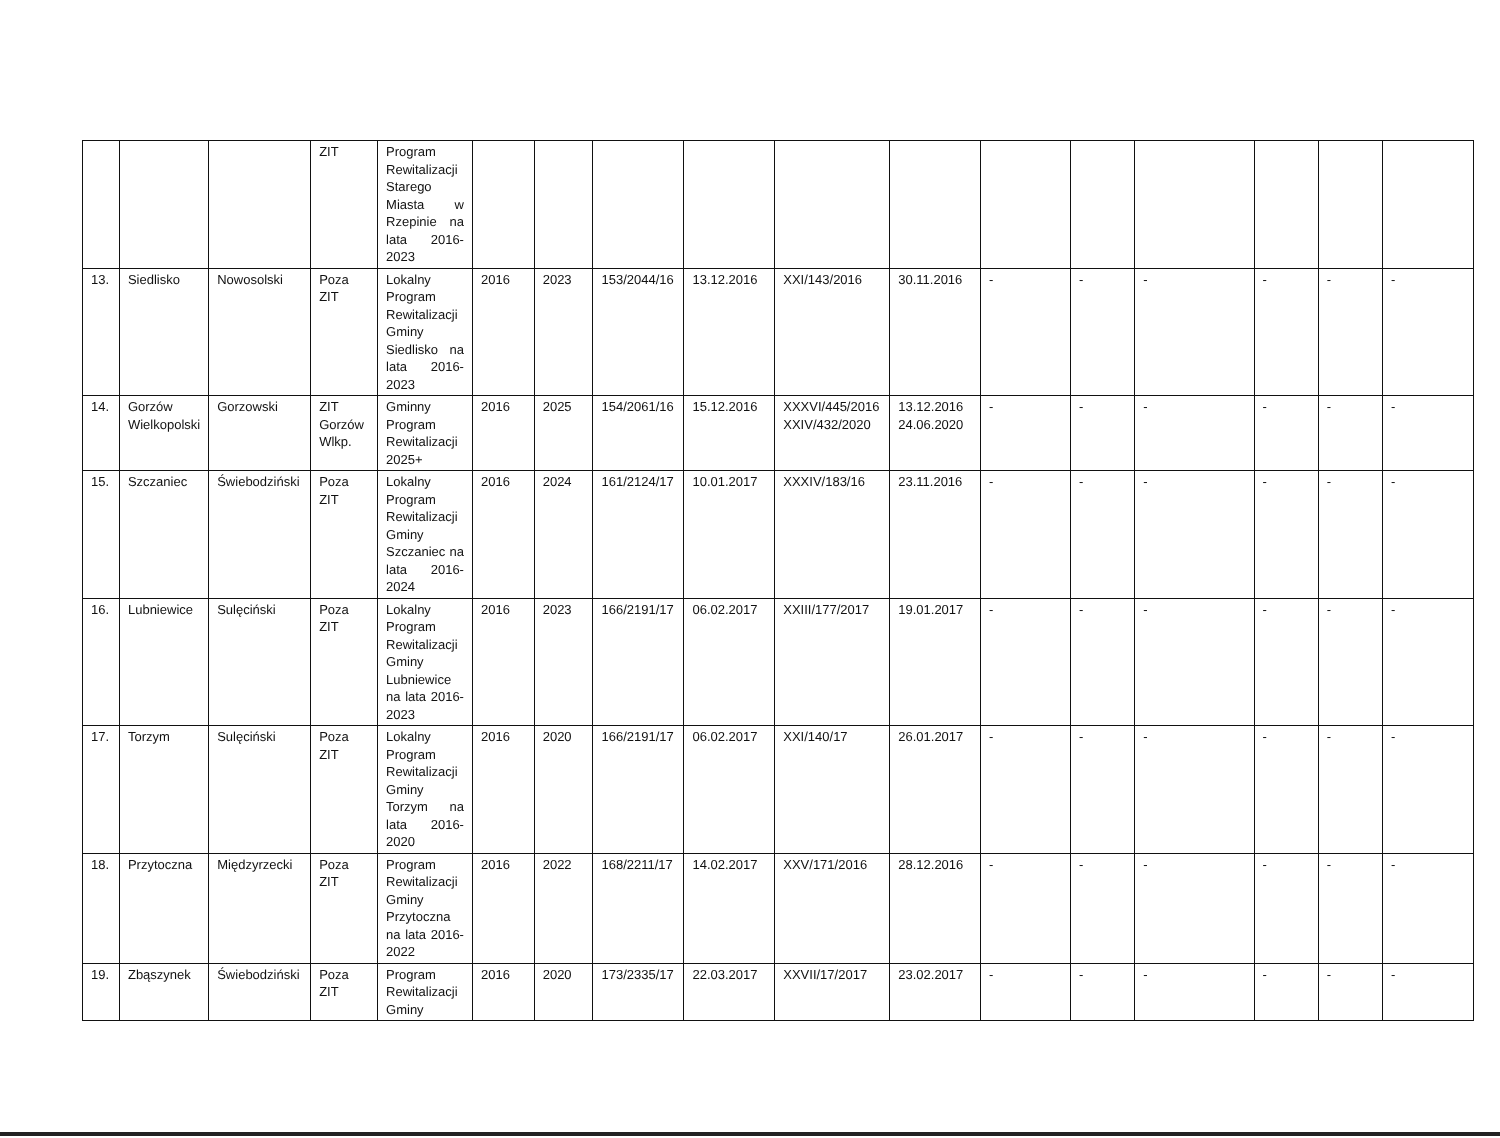| | | | ZIT | Program Rewitalizacji Starego Miasta w Rzepinie na lata 2016-2023 | | | | | | | | | | | | |
| 13. | Siedlisko | Nowosolski | Poza ZIT | Lokalny Program Rewitalizacji Gminy Siedlisko na lata 2016-2023 | 2016 | 2023 | 153/2044/16 | 13.12.2016 | XXI/143/2016 | 30.11.2016 | - | - | - | - | - | - |
| 14. | Gorzów Wielkopolski | Gorzowski | ZIT Gorzów Wlkp. | Gminny Program Rewitalizacji 2025+ | 2016 | 2025 | 154/2061/16 | 15.12.2016 | XXXVI/445/2016 XXIV/432/2020 | 13.12.2016 24.06.2020 | - | - | - | - | - | - |
| 15. | Szczaniec | Świebodziński | Poza ZIT | Lokalny Program Rewitalizacji Gminy Szczaniec na lata 2016-2024 | 2016 | 2024 | 161/2124/17 | 10.01.2017 | XXXIV/183/16 | 23.11.2016 | - | - | - | - | - | - |
| 16. | Lubniewice | Sulęciński | Poza ZIT | Lokalny Program Rewitalizacji Gminy Lubniewice na lata 2016-2023 | 2016 | 2023 | 166/2191/17 | 06.02.2017 | XXIII/177/2017 | 19.01.2017 | - | - | - | - | - | - |
| 17. | Torzym | Sulęciński | Poza ZIT | Lokalny Program Rewitalizacji Gminy Torzym na lata 2016-2020 | 2016 | 2020 | 166/2191/17 | 06.02.2017 | XXI/140/17 | 26.01.2017 | - | - | - | - | - | - |
| 18. | Przytoczna | Międzyrzecki | Poza ZIT | Program Rewitalizacji Gminy Przytoczna na lata 2016-2022 | 2016 | 2022 | 168/2211/17 | 14.02.2017 | XXV/171/2016 | 28.12.2016 | - | - | - | - | - | - |
| 19. | Zbąszynek | Świebodziński | Poza ZIT | Program Rewitalizacji Gminy | 2016 | 2020 | 173/2335/17 | 22.03.2017 | XXVII/17/2017 | 23.02.2017 | - | - | - | - | - | - |